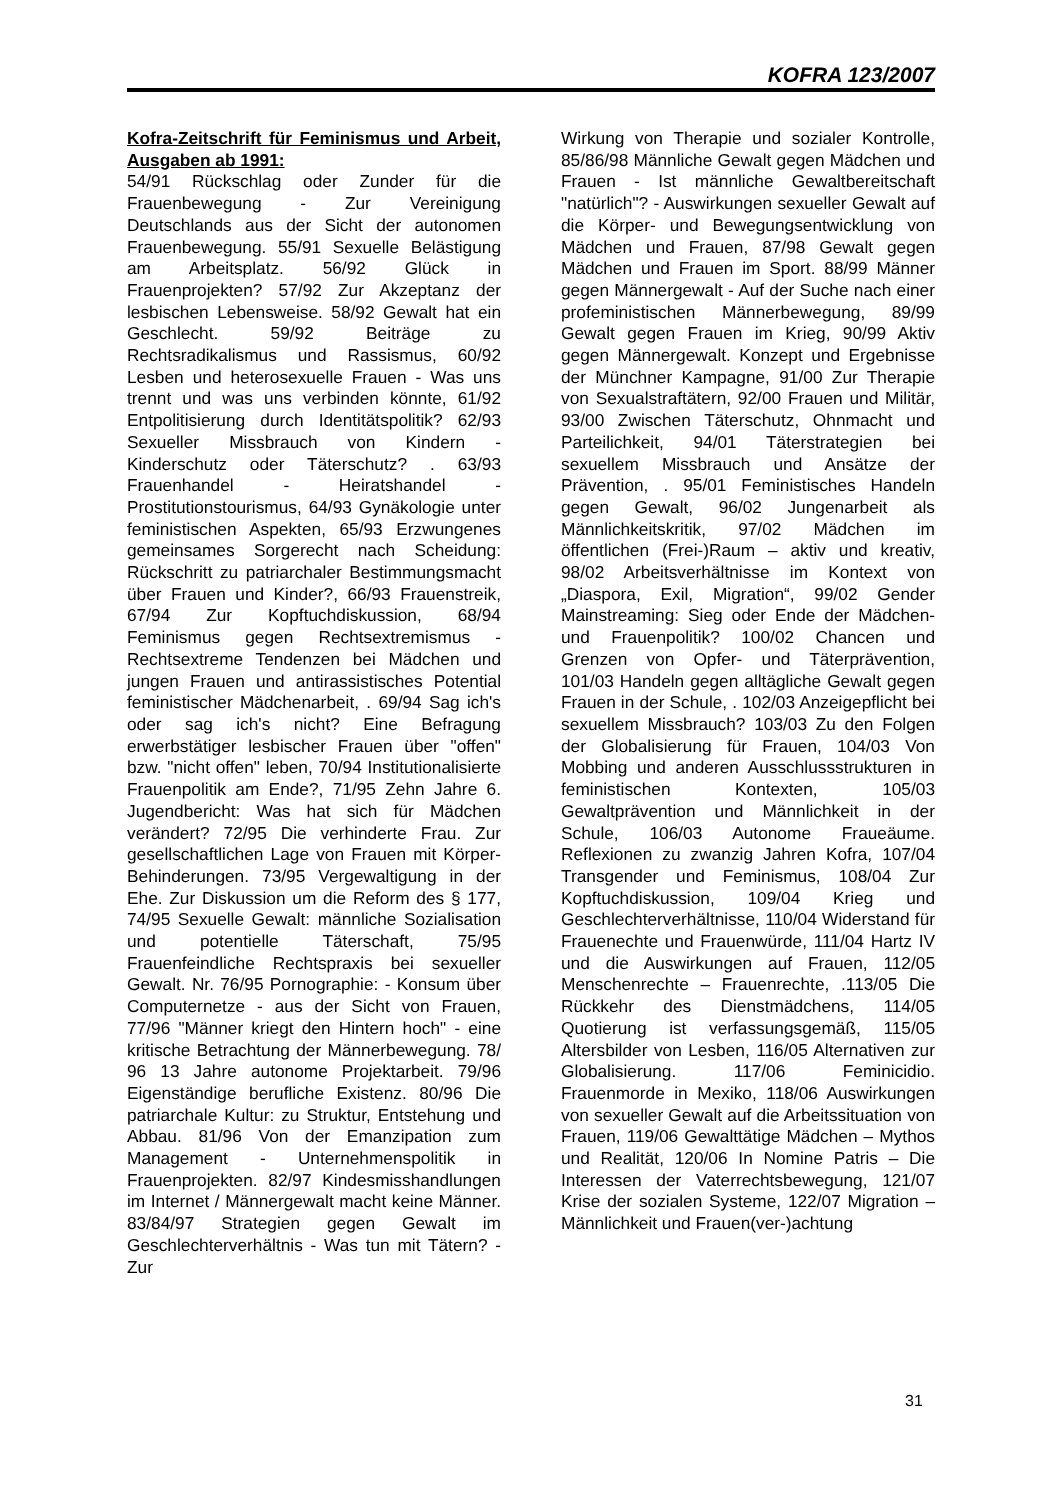KOFRA 123/2007
Kofra-Zeitschrift für Feminismus und Arbeit, Ausgaben ab 1991:
54/91 Rückschlag oder Zunder für die Frauenbewegung - Zur Vereinigung Deutschlands aus der Sicht der autonomen Frauenbewegung. 55/91 Sexuelle Belästigung am Arbeitsplatz. 56/92 Glück in Frauenprojekten? 57/92 Zur Akzeptanz der lesbischen Lebensweise. 58/92 Gewalt hat ein Geschlecht. 59/92 Beiträge zu Rechtsradikalismus und Rassismus, 60/92 Lesben und heterosexuelle Frauen - Was uns trennt und was uns verbinden könnte, 61/92 Entpolitisierung durch Identitätspolitik? 62/93 Sexueller Missbrauch von Kindern - Kinderschutz oder Täterschutz? . 63/93 Frauenhandel - Heiratshandel - Prostitutionstourismus, 64/93 Gynäkologie unter feministischen Aspekten, 65/93 Erzwungenes gemeinsames Sorgerecht nach Scheidung: Rückschritt zu patriarchaler Bestimmungsmacht über Frauen und Kinder?, 66/93 Frauenstreik, 67/94 Zur Kopftuchdiskussion, 68/94 Feminismus gegen Rechtsextremismus - Rechtsextreme Tendenzen bei Mädchen und jungen Frauen und antirassistisches Potential feministischer Mädchenarbeit, . 69/94 Sag ich's oder sag ich's nicht? Eine Befragung erwerbstätiger lesbischer Frauen über "offen" bzw. "nicht offen" leben, 70/94 Institutionalisierte Frauenpolitik am Ende?, 71/95 Zehn Jahre 6. Jugendbericht: Was hat sich für Mädchen verändert? 72/95 Die verhinderte Frau. Zur gesellschaftlichen Lage von Frauen mit Körper-Behinderungen. 73/95 Vergewaltigung in der Ehe. Zur Diskussion um die Reform des § 177, 74/95 Sexuelle Gewalt: männliche Sozialisation und potentielle Täterschaft, 75/95 Frauenfeindliche Rechtspraxis bei sexueller Gewalt. Nr. 76/95 Pornographie: - Konsum über Computernetze - aus der Sicht von Frauen, 77/96 "Männer kriegt den Hintern hoch" - eine kritische Betrachtung der Männerbewegung. 78/ 96 13 Jahre autonome Projektarbeit. 79/96 Eigenständige berufliche Existenz. 80/96 Die patriarchale Kultur: zu Struktur, Entstehung und Abbau. 81/96 Von der Emanzipation zum Management - Unternehmenspolitik in Frauenprojekten. 82/97 Kindesmisshandlungen im Internet / Männergewalt macht keine Männer. 83/84/97 Strategien gegen Gewalt im Geschlechterverhältnis - Was tun mit Tätern? - Zur
Wirkung von Therapie und sozialer Kontrolle, 85/86/98 Männliche Gewalt gegen Mädchen und Frauen - Ist männliche Gewaltbereitschaft "natürlich"? - Auswirkungen sexueller Gewalt auf die Körper- und Bewegungsentwicklung von Mädchen und Frauen, 87/98 Gewalt gegen Mädchen und Frauen im Sport. 88/99 Männer gegen Männergewalt - Auf der Suche nach einer profeministischen Männerbewegung, 89/99 Gewalt gegen Frauen im Krieg, 90/99 Aktiv gegen Männergewalt. Konzept und Ergebnisse der Münchner Kampagne, 91/00 Zur Therapie von Sexualstraftätern, 92/00 Frauen und Militär, 93/00 Zwischen Täterschutz, Ohnmacht und Parteilichkeit, 94/01 Täterstrategien bei sexuellem Missbrauch und Ansätze der Prävention, . 95/01 Feministisches Handeln gegen Gewalt, 96/02 Jungenarbeit als Männlichkeitskritik, 97/02 Mädchen im öffentlichen (Frei-)Raum – aktiv und kreativ, 98/02 Arbeitsverhältnisse im Kontext von „Diaspora, Exil, Migration“, 99/02 Gender Mainstreaming: Sieg oder Ende der Mädchen- und Frauenpolitik? 100/02 Chancen und Grenzen von Opfer- und Täterprävention, 101/03 Handeln gegen alltägliche Gewalt gegen Frauen in der Schule, . 102/03 Anzeigepflicht bei sexuellem Missbrauch? 103/03 Zu den Folgen der Globalisierung für Frauen, 104/03 Von Mobbing und anderen Ausschlussstrukturen in feministischen Kontexten, 105/03 Gewaltprävention und Männlichkeit in der Schule, 106/03 Autonome Fraueäume. Reflexionen zu zwanzig Jahren Kofra, 107/04 Transgender und Feminismus, 108/04 Zur Kopftuchdiskussion, 109/04 Krieg und Geschlechterverhältnisse, 110/04 Widerstand für Frauenechte und Frauenwürde, 111/04 Hartz IV und die Auswirkungen auf Frauen, 112/05 Menschenrechte – Frauenrechte, .113/05 Die Rückkehr des Dienstmädchens, 114/05 Quotierung ist verfassungsgemäß, 115/05 Altersbilder von Lesben, 116/05 Alternativen zur Globalisierung. 117/06 Feminicidio. Frauenmorde in Mexiko, 118/06 Auswirkungen von sexueller Gewalt auf die Arbeitssituation von Frauen, 119/06 Gewalttätige Mädchen – Mythos und Realität, 120/06 In Nomine Patris – Die Interessen der Vaterrechtsbewegung, 121/07 Krise der sozialen Systeme, 122/07 Migration – Männlichkeit und Frauen(ver-)achtung
31